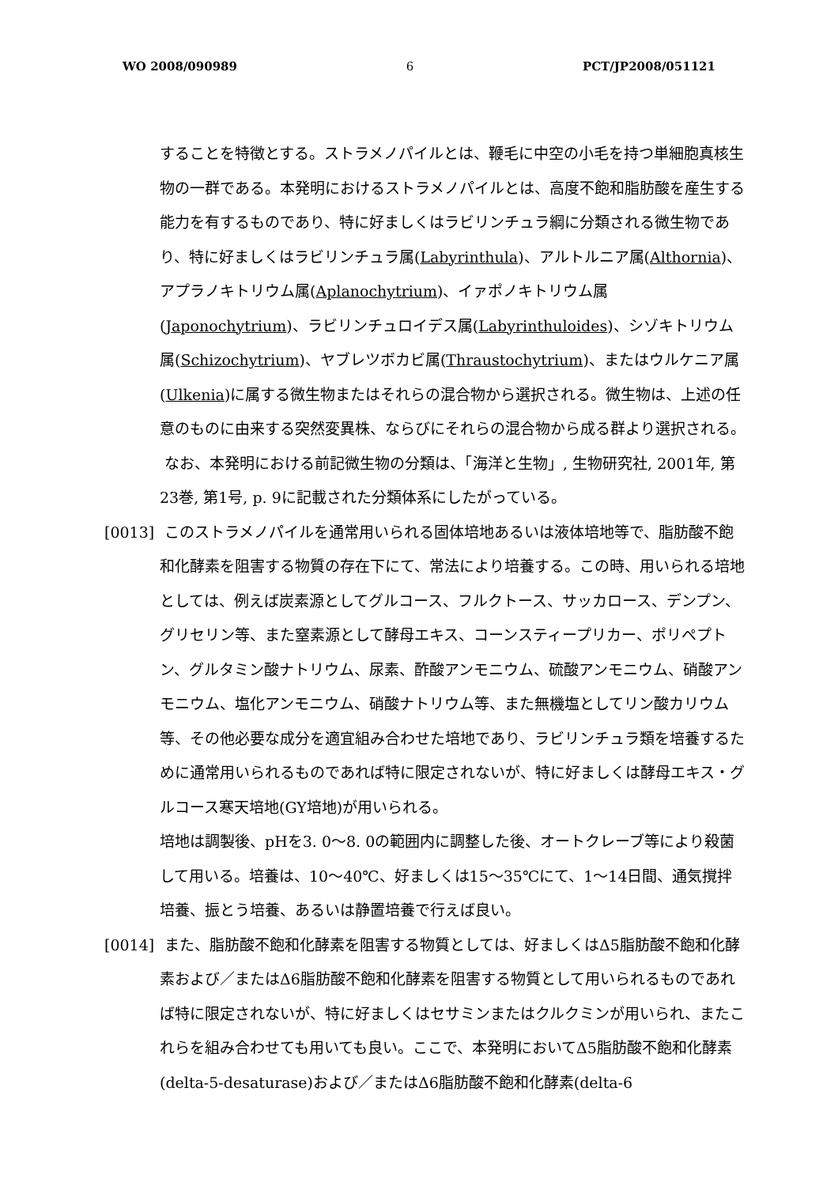WO 2008/090989 6 PCT/JP2008/051121
することを特徴とする。ストラメノパイルとは、鞭毛に中空の小毛を持つ単細胞真核生物の一群である。本発明におけるストラメノパイルとは、高度不飽和脂肪酸を産生する能力を有するものであり、特に好ましくはラビリンチュラ綱に分類される微生物であり、特に好ましくはラビリンチュラ属(Labyrinthula)、アルトルニア属(Althornia)、アプラノキトリウム属(Aplanochytrium)、イァポノキトリウム属(Japonochytrium)、ラビリンチュロイデス属(Labyrinthuloides)、シゾキトリウム属(Schizochytrium)、ヤブレツボカビ属(Thraustochytrium)、またはウルケニア属(Ulkenia)に属する微生物またはそれらの混合物から選択される。微生物は、上述の任意のものに由来する突然変異株、ならびにそれらの混合物から成る群より選択される。
なお、本発明における前記微生物の分類は、「海洋と生物」, 生物研究社, 2001年, 第23巻, 第1号, p. 9に記載された分類体系にしたがっている。
[0013] このストラメノパイルを通常用いられる固体培地あるいは液体培地等で、脂肪酸不飽和化酵素を阻害する物質の存在下にて、常法により培養する。この時、用いられる培地としては、例えば炭素源としてグルコース、フルクトース、サッカロース、デンプン、グリセリン等、また窒素源として酵母エキス、コーンスティープリカー、ポリペプトン、グルタミン酸ナトリウム、尿素、酢酸アンモニウム、硫酸アンモニウム、硝酸アンモニウム、塩化アンモニウム、硝酸ナトリウム等、また無機塩としてリン酸カリウム等、その他必要な成分を適宜組み合わせた培地であり、ラビリンチュラ類を培養するために通常用いられるものであれば特に限定されないが、特に好ましくは酵母エキス・グルコース寒天培地(GY培地)が用いられる。
培地は調製後、pHを3. 0～8. 0の範囲内に調整した後、オートクレーブ等により殺菌して用いる。培養は、10～40℃、好ましくは15～35℃にて、1～14日間、通気撹拌培養、振とう培養、あるいは静置培養で行えば良い。
[0014] また、脂肪酸不飽和化酵素を阻害する物質としては、好ましくはΔ5脂肪酸不飽和化酵素および／またはΔ6脂肪酸不飽和化酵素を阻害する物質として用いられるものであれば特に限定されないが、特に好ましくはセサミンまたはクルクミンが用いられ、またこれらを組み合わせても用いても良い。ここで、本発明においてΔ5脂肪酸不飽和化酵素(delta-5-desaturase)および／またはΔ6脂肪酸不飽和化酵素(delta-6